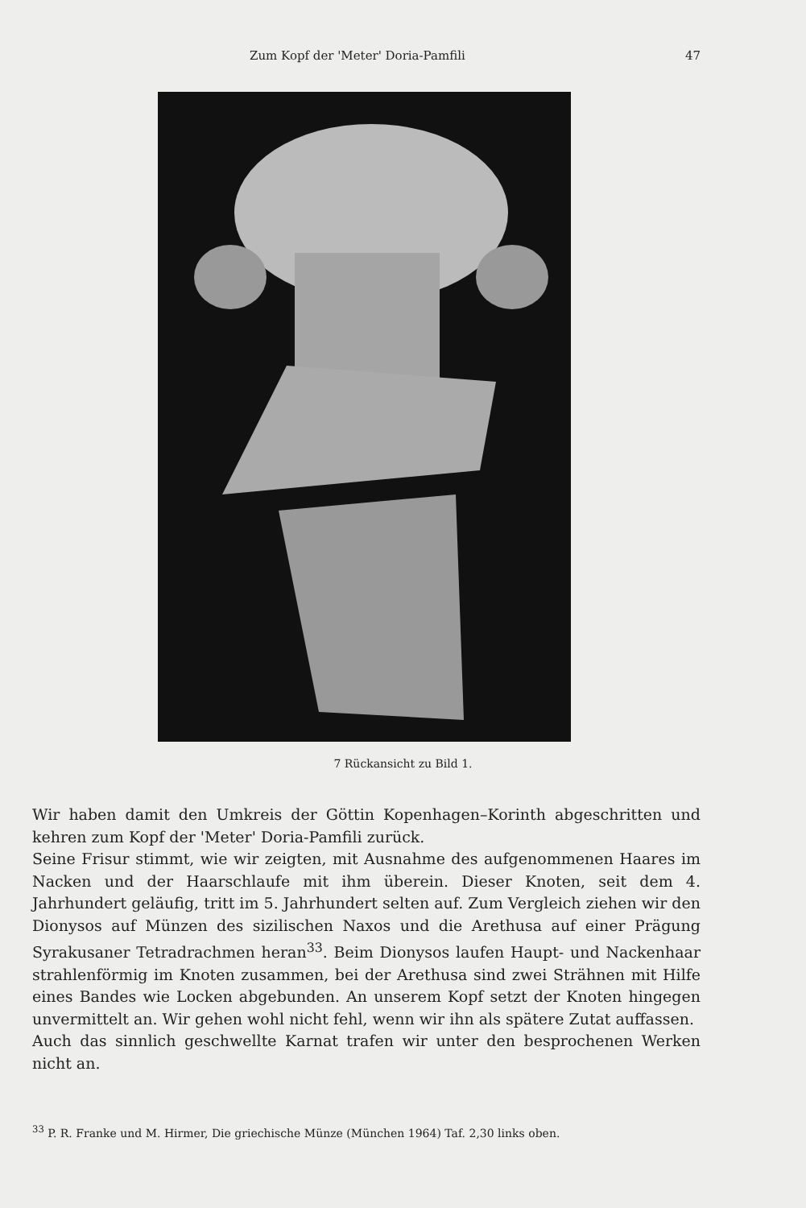Zum Kopf der 'Meter' Doria-Pamfili 47
7 Rückansicht zu Bild 1.
Wir haben damit den Umkreis der Göttin Kopenhagen–Korinth abgeschritten und kehren zum Kopf der 'Meter' Doria-Pamfili zurück.
Seine Frisur stimmt, wie wir zeigten, mit Ausnahme des aufgenommenen Haares im Nacken und der Haarschlaufe mit ihm überein. Dieser Knoten, seit dem 4. Jahrhundert geläufig, tritt im 5. Jahrhundert selten auf. Zum Vergleich ziehen wir den Dionysos auf Münzen des sizilischen Naxos und die Arethusa auf einer Prägung Syrakusaner Tetradrachmen heran<sup>33</sup>. Beim Dionysos laufen Haupt- und Nackenhaar strahlenförmig im Knoten zusammen, bei der Arethusa sind zwei Strähnen mit Hilfe eines Bandes wie Locken abgebunden. An unserem Kopf setzt der Knoten hingegen unvermittelt an. Wir gehen wohl nicht fehl, wenn wir ihn als spätere Zutat auffassen.
Auch das sinnlich geschwellte Karnat trafen wir unter den besprochenen Werken nicht an.
<sup>33</sup> P. R. Franke und M. Hirmer, Die griechische Münze (München 1964) Taf. 2,30 links oben.